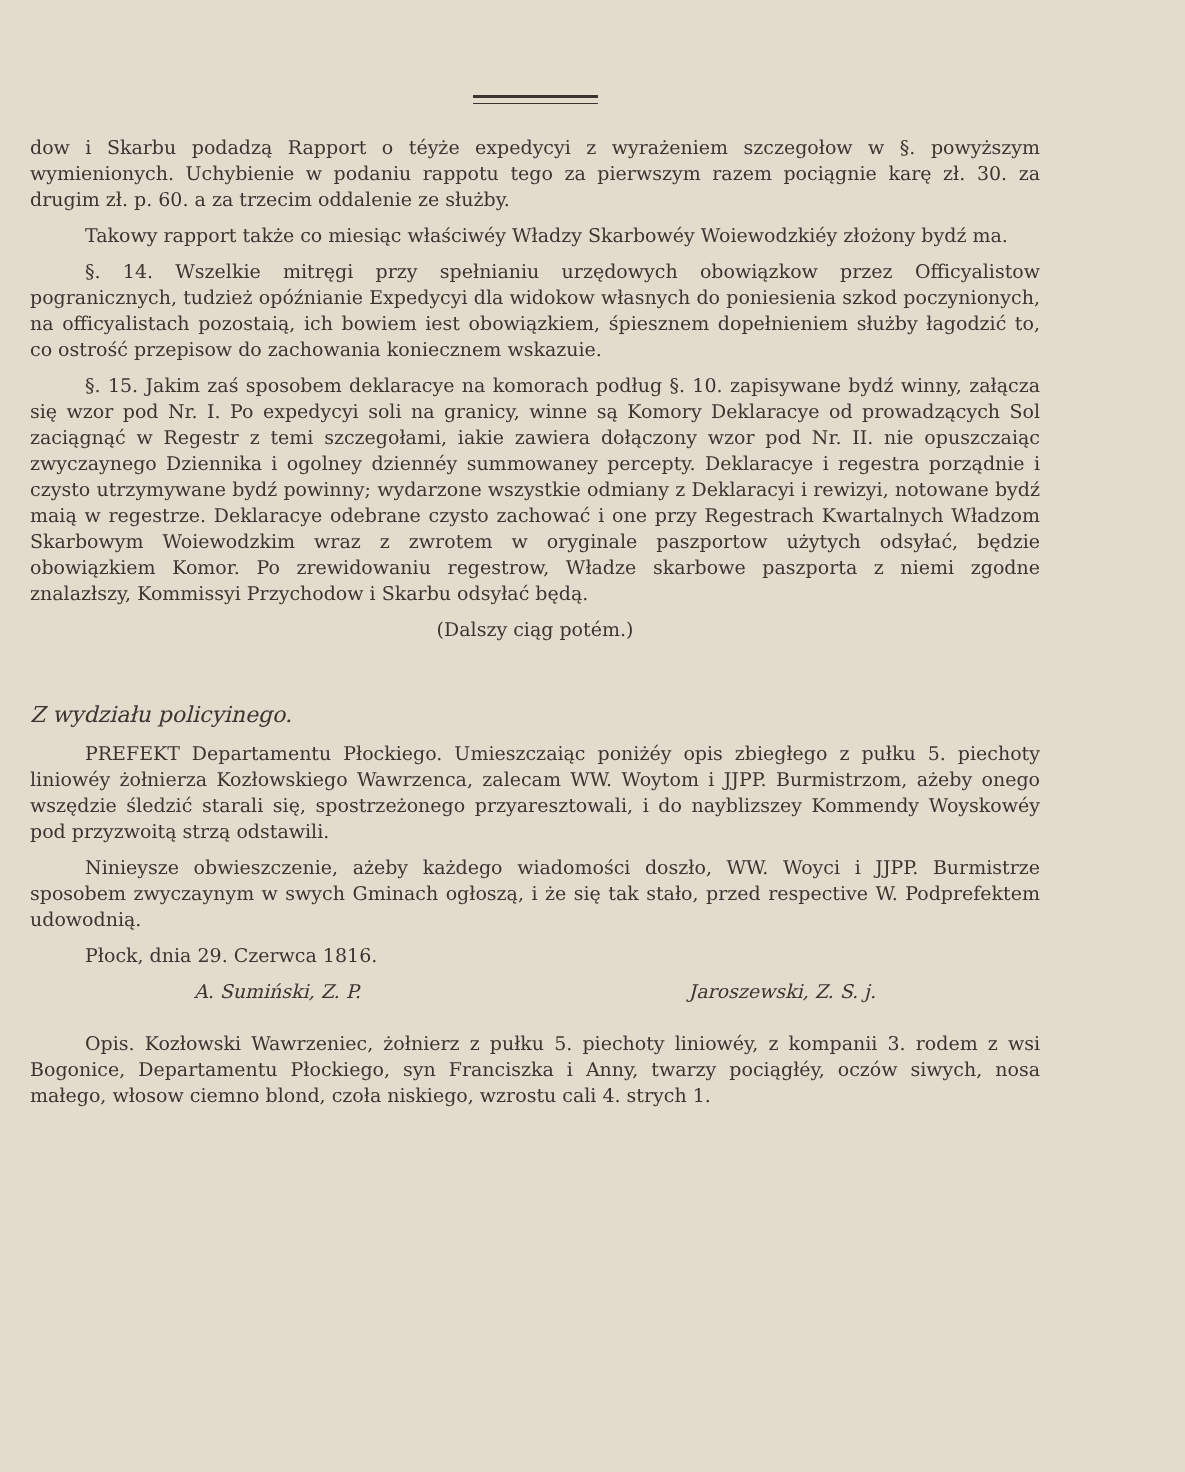dow i Skarbu podadzą Rapport o téyże expedycyi z wyrażeniem szczegołow w §. powyższym wymienionych. Uchybienie w podaniu rappotu tego za pierwszym razem pociągnie karę zł. 30. za drugim zł. p. 60. a za trzecim oddalenie ze służby.
Takowy rapport także co miesiąc właściwéy Władzy Skarbowéy Woiewodzkiéy złożony bydź ma.
§. 14. Wszelkie mitręgi przy spełnianiu urzędowych obowiązkow przez Officyalistow pogranicznych, tudzież opóźnianie Expedycyi dla widokow własnych do poniesienia szkod poczynionych, na officyalistach pozostaią, ich bowiem iest obowiązkiem, śpiesznem dopełnieniem służby łagodzić to, co ostrość przepisow do zachowania koniecznem wskazuie.
§. 15. Jakim zaś sposobem deklaracye na komorach podług §. 10. zapisywane bydź winny, załącza się wzor pod Nr. I. Po expedycyi soli na granicy, winne są Komory Deklaracye od prowadzących Sol zaciągnąć w Regestr z temi szczegołami, iakie zawiera dołączony wzor pod Nr. II. nie opuszczaiąc zwyczaynego Dziennika i ogolney dziennéy summowaney percepty. Deklaracye i regestra porządnie i czysto utrzymywane bydź powinny; wydarzone wszystkie odmiany z Deklaracyi i rewizyi, notowane bydź maią w regestrze. Deklaracye odebrane czysto zachować i one przy Regestrach Kwartalnych Władzom Skarbowym Woiewodzkim wraz z zwrotem w oryginale paszportow użytych odsyłać, będzie obowiązkiem Komor. Po zrewidowaniu regestrow, Władze skarbowe paszporta z niemi zgodne znalazłszy, Kommissyi Przychodow i Skarbu odsyłać będą.
(Dalszy ciąg potém.)
Z wydziału policyinego.
PREFEKT Departamentu Płockiego. Umieszczaiąc poniżéy opis zbiegłego z pułku 5. piechoty liniowéy żołnierza Kozłowskiego Wawrzenca, zalecam WW. Woytom i JJPP. Burmistrzom, ażeby onego wszędzie śledzić starali się, spostrzeżonego przyaresztowali, i do nayblizszey Kommendy Woyskowéy pod przyzwoitą strzą odstawili.
Ninieysze obwieszczenie, ażeby każdego wiadomości doszło, WW. Woyci i JJPP. Burmistrze sposobem zwyczaynym w swych Gminach ogłoszą, i że się tak stało, przed respective W. Podprefektem udowodnią.
Płock, dnia 29. Czerwca 1816.
A. Sumiński, Z. P. Jaroszewski, Z. S. j.
Opis. Kozłowski Wawrzeniec, żołnierz z pułku 5. piechoty liniowéy, z kompanii 3. rodem z wsi Bogonice, Departamentu Płockiego, syn Franciszka i Anny, twarzy pociągłéy, oczów siwych, nosa małego, włosow ciemno blond, czoła niskiego, wzrostu cali 4. strych 1.